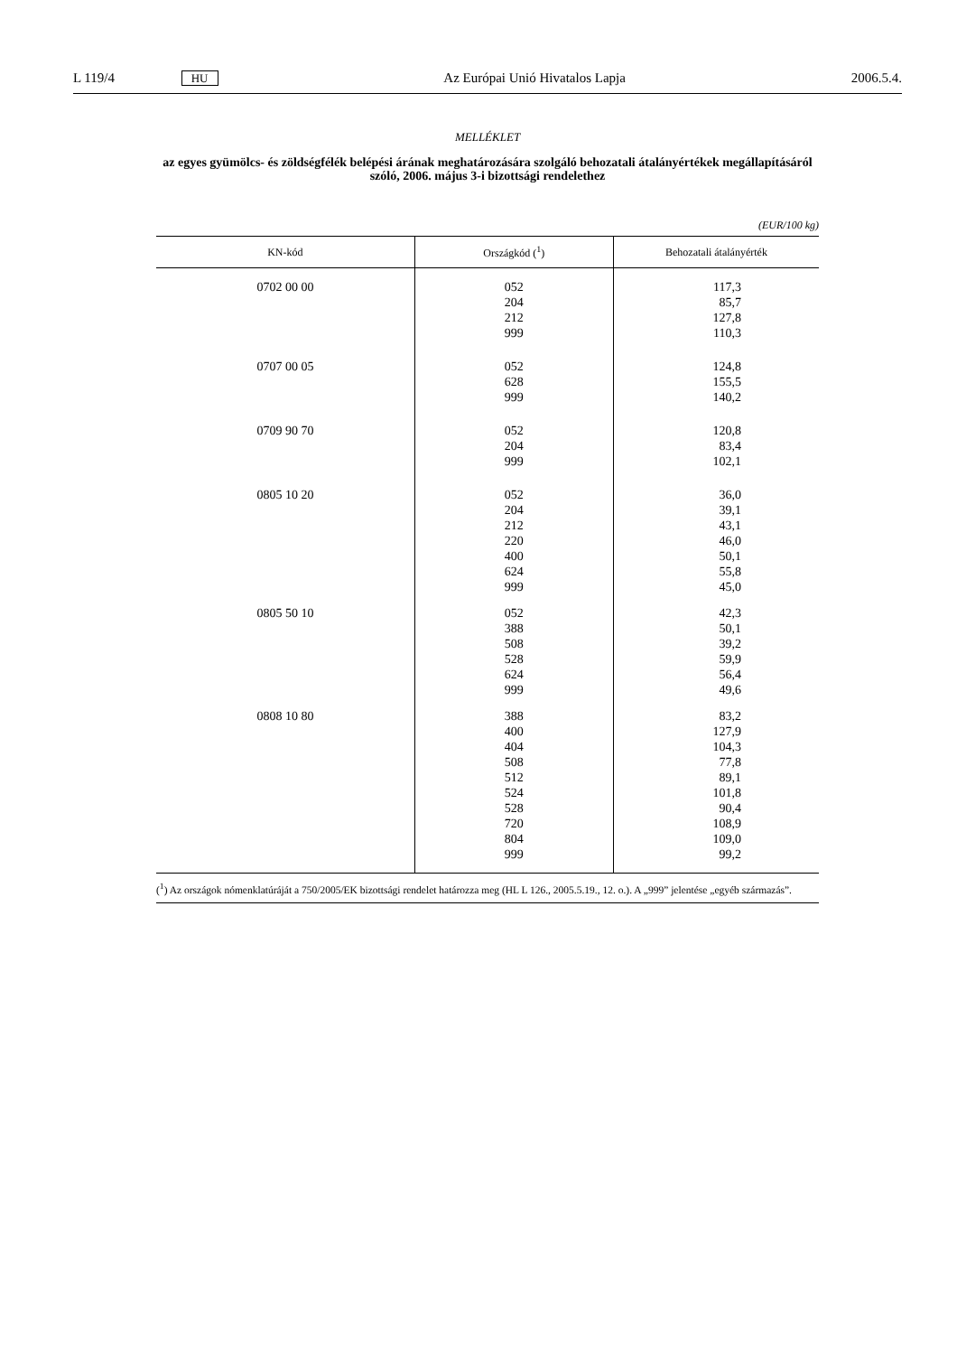L 119/4 HU Az Európai Unió Hivatalos Lapja 2006.5.4.
MELLÉKLET
az egyes gyümölcs- és zöldségfélék belépési árának meghatározására szolgáló behozatali átalányértékek megállapításáról szóló, 2006. május 3-i bizottsági rendelethez
(EUR/100 kg)
| KN-kód | Országkód (<sup>1</sup>) | Behozatali átalányérték |
| --- | --- | --- |
| 0702 00 00 | 052 | 117,3 |
| | 204 | 85,7 |
| | 212 | 127,8 |
| | 999 | 110,3 |
| 0707 00 05 | 052 | 124,8 |
| | 628 | 155,5 |
| | 999 | 140,2 |
| 0709 90 70 | 052 | 120,8 |
| | 204 | 83,4 |
| | 999 | 102,1 |
| 0805 10 20 | 052 | 36,0 |
| | 204 | 39,1 |
| | 212 | 43,1 |
| | 220 | 46,0 |
| | 400 | 50,1 |
| | 624 | 55,8 |
| | 999 | 45,0 |
| 0805 50 10 | 052 | 42,3 |
| | 388 | 50,1 |
| | 508 | 39,2 |
| | 528 | 59,9 |
| | 624 | 56,4 |
| | 999 | 49,6 |
| 0808 10 80 | 388 | 83,2 |
| | 400 | 127,9 |
| | 404 | 104,3 |
| | 508 | 77,8 |
| | 512 | 89,1 |
| | 524 | 101,8 |
| | 528 | 90,4 |
| | 720 | 108,9 |
| | 804 | 109,0 |
| | 999 | 99,2 |
(<sup>1</sup>) Az országok nómenklatúráját a 750/2005/EK bizottsági rendelet határozza meg (HL L 126., 2005.5.19., 12. o.). A „999” jelentése „egyéb származás”.